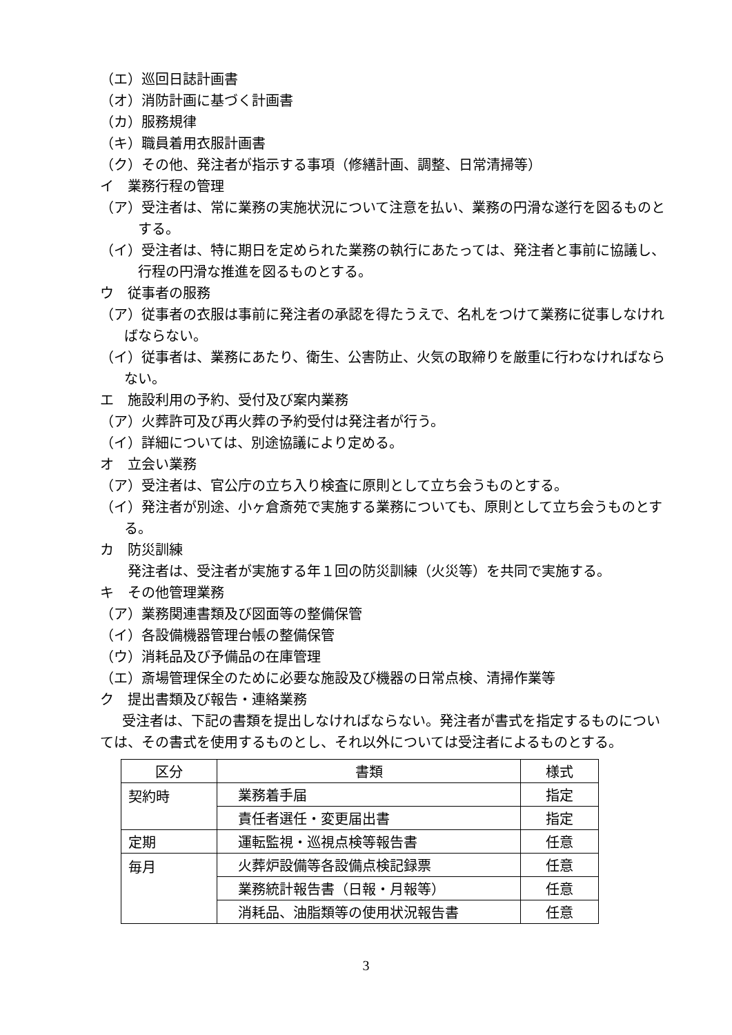（エ）巡回日誌計画書
（オ）消防計画に基づく計画書
（カ）服務規律
（キ）職員着用衣服計画書
（ク）その他、発注者が指示する事項（修繕計画、調整、日常清掃等）
イ　業務行程の管理
（ア）受注者は、常に業務の実施状況について注意を払い、業務の円滑な遂行を図るものとする。
（イ）受注者は、特に期日を定められた業務の執行にあたっては、発注者と事前に協議し、行程の円滑な推進を図るものとする。
ウ　従事者の服務
（ア）従事者の衣服は事前に発注者の承認を得たうえで、名札をつけて業務に従事しなければならない。
（イ）従事者は、業務にあたり、衛生、公害防止、火気の取締りを厳重に行わなければならない。
エ　施設利用の予約、受付及び案内業務
（ア）火葬許可及び再火葬の予約受付は発注者が行う。
（イ）詳細については、別途協議により定める。
オ　立会い業務
（ア）受注者は、官公庁の立ち入り検査に原則として立ち会うものとする。
（イ）発注者が別途、小ヶ倉斎苑で実施する業務についても、原則として立ち会うものとする。
カ　防災訓練
発注者は、受注者が実施する年１回の防災訓練（火災等）を共同で実施する。
キ　その他管理業務
（ア）業務関連書類及び図面等の整備保管
（イ）各設備機器管理台帳の整備保管
（ウ）消耗品及び予備品の在庫管理
（エ）斎場管理保全のために必要な施設及び機器の日常点検、清掃作業等
ク　提出書類及び報告・連絡業務
受注者は、下記の書類を提出しなければならない。発注者が書式を指定するものについては、その書式を使用するものとし、それ以外については受注者によるものとする。
| 区分 | 書類 | 様式 |
| --- | --- | --- |
| 契約時 | 業務着手届 | 指定 |
| | 責任者選任・変更届出書 | 指定 |
| 定期 | 運転監視・巡視点検等報告書 | 任意 |
| 毎月 | 火葬炉設備等各設備点検記録票 | 任意 |
| | 業務統計報告書（日報・月報等） | 任意 |
| | 消耗品、油脂類等の使用状況報告書 | 任意 |
3